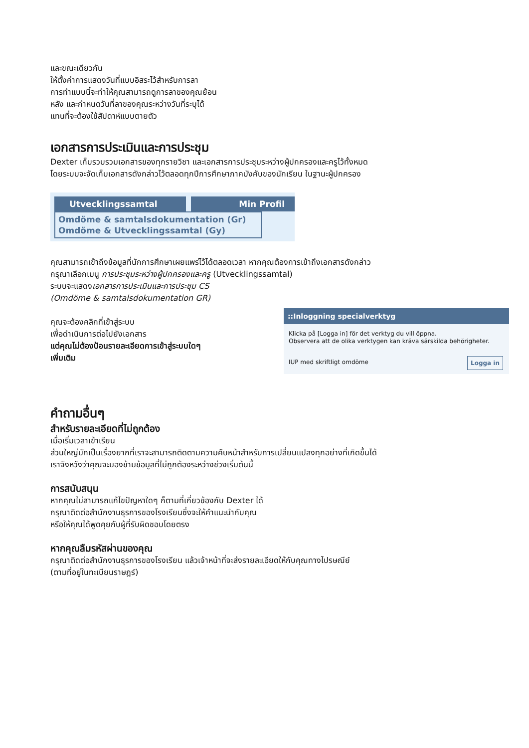และขณะเดียวกัน
ให้ตั้งค่าการแสดงวันที่แบบอิสระไว้สำหรับการลา
การทำแบบนี้จะทำให้คุณสามารถดูการลาของคุณย้อน
หลัง และกำหนดวันที่ลาของคุณระหว่างวันที่ระบุได้
แทนที่จะต้องใช้สัปดาห์แบบตายตัว
เอกสารการประเมินและการประชุม
Dexter เก็บรวบรวมเอกสารของทุกรายวิชา และเอกสารการประชุมระหว่างผู้ปกครองและครูไว้ทั้งหมด
โดยระบบจะจัดเก็บเอกสารดังกล่าวไว้ตลอดทุกปีการศึกษาภาคบังคับของนักเรียน ในฐานะผู้ปกครอง
Utvecklingssamtal Min Profil
Omdöme & samtalsdokumentation (Gr)
Omdöme & Utvecklingssamtal (Gy)
คุณสามารถเข้าถึงข้อมูลที่นักการศึกษาเผยแพร่ไว้ได้ตลอดเวลา หากคุณต้องการเข้าถึงเอกสารดังกล่าว
กรุณาเลือกเมนู การประชุมระหว่างผู้ปกครองและครู (Utvecklingssamtal)
ระบบจะแสดงเอกสารการประเมินและการประชุม CS
(Omdöme & samtalsdokumentation GR)
คุณจะต้องคลิกที่เข้าสู่ระบบ
เพื่อดำเนินการต่อไปยังเอกสาร
แต่คุณไม่ต้องป้อนรายละเอียดการเข้าสู่ระบบใดๆ
เพิ่มเติม
::Inloggning specialverktyg
Klicka på [Logga in] för det verktyg du vill öppna.
Observera att de olika verktygen kan kräva särskilda behörigheter.
IUP med skriftligt omdöme Logga in
คำถามอื่นๆ
สำหรับรายละเอียดที่ไม่ถูกต้อง
เมื่อเริ่มเวลาเข้าเรียน
ส่วนใหญ่มักเป็นเรื่องยากที่เราจะสามารถติดตามความคืบหน้าสำหรับการเปลี่ยนแปลงทุกอย่างที่เกิดขึ้นได้
เราจึงหวังว่าคุณจะมองข้ามข้อมูลที่ไม่ถูกต้องระหว่างช่วงเริ่มต้นนี้
การสนับสนุน
หากคุณไม่สามารถแก้ไขปัญหาใดๆ ก็ตามที่เกี่ยวข้องกับ Dexter ได้
กรุณาติดต่อสำนักงานธุรการของโรงเรียนซึ่งจะให้คำแนะนำกับคุณ
หรือให้คุณได้พูดคุยกับผู้ที่รับผิดชอบโดยตรง
หากคุณลืมรหัสผ่านของคุณ
กรุณาติดต่อสำนักงานธุรการของโรงเรียน แล้วเจ้าหน้าที่จะส่งรายละเอียดให้กับคุณทางไปรษณีย์
(ตามที่อยู่ในทะเบียนราษฎร์)